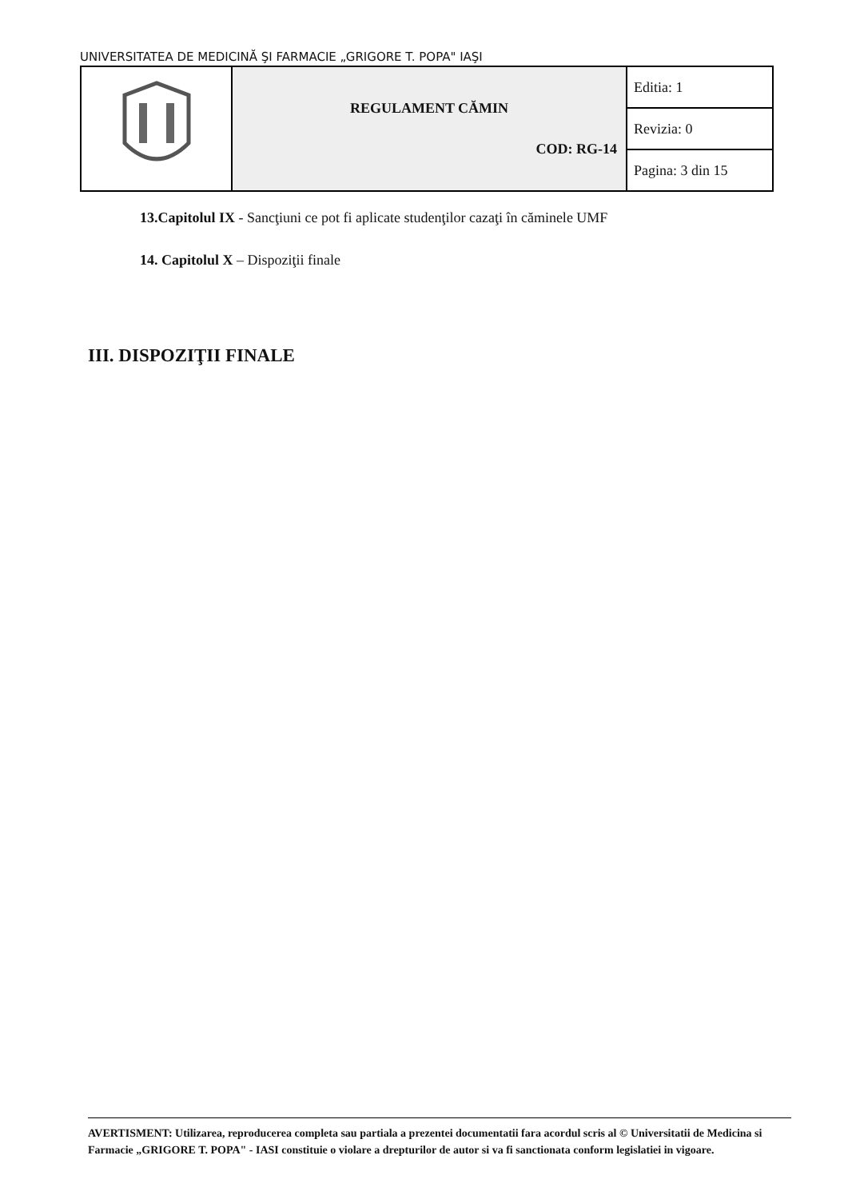UNIVERSITATEA DE MEDICINĂ ŞI FARMACIE „GRIGORE T. POPA" IAŞI
| | REGULAMENT CĂMIN COD: RG-14 | Editia: 1 |
| | | Revizia: 0 |
| | | Pagina: 3 din 15 |
13.Capitolul IX - Sancţiuni ce pot fi aplicate studenţilor cazaţi în căminele UMF
14. Capitolul X – Dispoziţii finale
III. DISPOZIŢII FINALE
AVERTISMENT: Utilizarea, reproducerea completa sau partiala a prezentei documentatii fara acordul scris al © Universitatii de Medicina si Farmacie „GRIGORE T. POPA" - IASI constituie o violare a drepturilor de autor si va fi sanctionata conform legislatiei in vigoare.